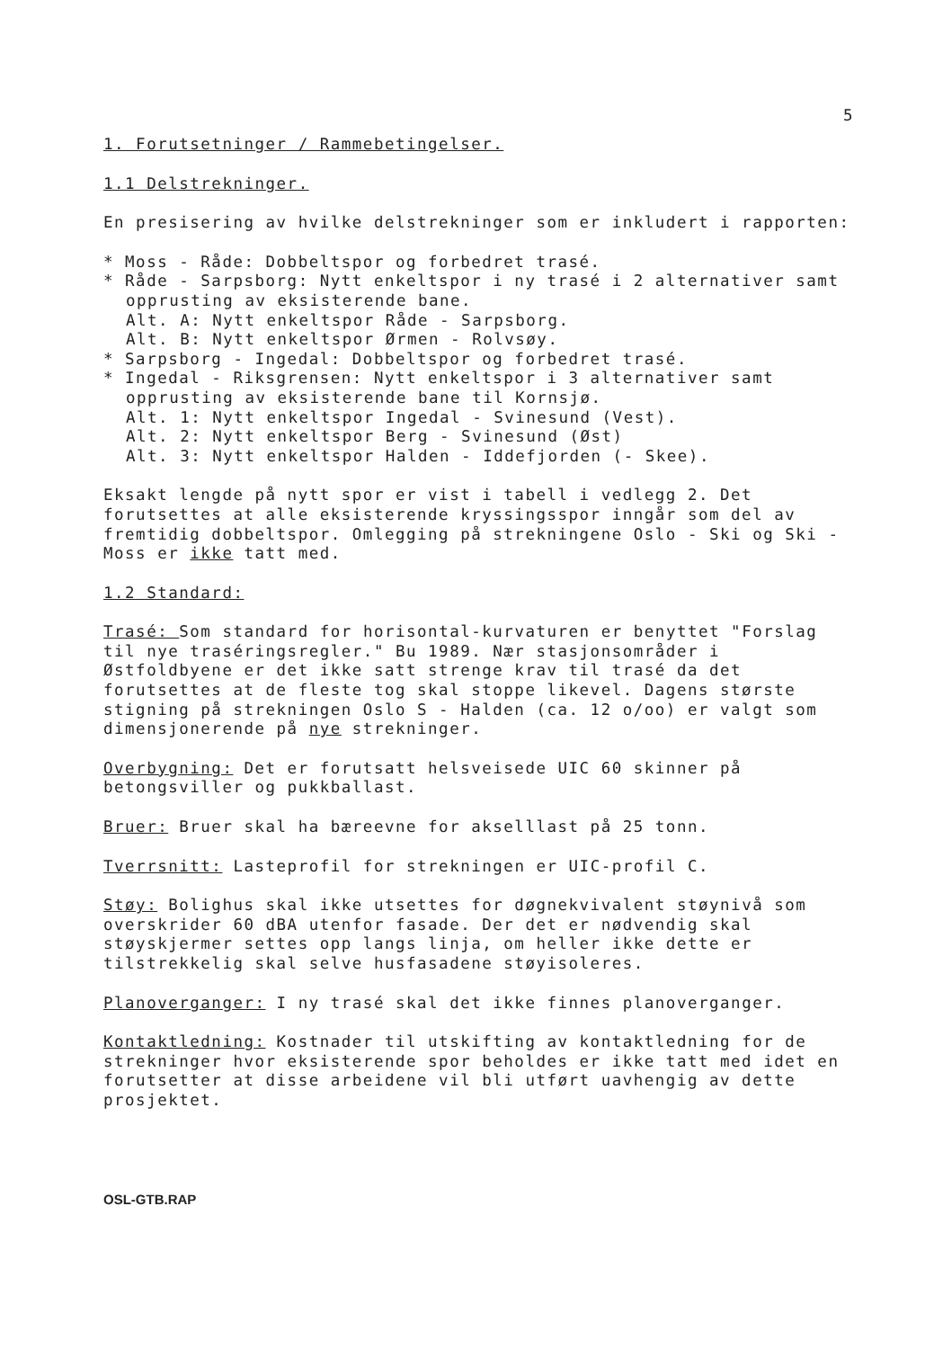5
1. Forutsetninger / Rammebetingelser.
1.1 Delstrekninger.
En presisering av hvilke delstrekninger som er inkludert i rapporten:
* Moss - Råde: Dobbeltspor og forbedret trasé.
* Råde - Sarpsborg: Nytt enkeltspor i ny trasé i 2 alternativer samt opprusting av eksisterende bane.
Alt. A: Nytt enkeltspor Råde - Sarpsborg.
Alt. B: Nytt enkeltspor Ørmen - Rolvsøy.
* Sarpsborg - Ingedal: Dobbeltspor og forbedret trasé.
* Ingedal - Riksgrensen: Nytt enkeltspor i 3 alternativer samt opprusting av eksisterende bane til Kornsjø.
Alt. 1: Nytt enkeltspor Ingedal - Svinesund (Vest).
Alt. 2: Nytt enkeltspor Berg - Svinesund (Øst)
Alt. 3: Nytt enkeltspor Halden - Iddefjorden (- Skee).
Eksakt lengde på nytt spor er vist i tabell i vedlegg 2. Det forutsettes at alle eksisterende kryssingsspor inngår som del av fremtidig dobbeltspor. Omlegging på strekningene Oslo - Ski og Ski - Moss er ikke tatt med.
1.2 Standard:
Trasé: Som standard for horisontal-kurvaturen er benyttet "Forslag til nye traséringsregler." Bu 1989. Nær stasjonsområder i Østfoldbyene er det ikke satt strenge krav til trasé da det forutsettes at de fleste tog skal stoppe likevel. Dagens største stigning på strekningen Oslo S - Halden (ca. 12 o/oo) er valgt som dimensjonerende på nye strekninger.
Overbygning: Det er forutsatt helsveisede UIC 60 skinner på betongsviller og pukkballast.
Bruer: Bruer skal ha bæreevne for akselllast på 25 tonn.
Tverrsnitt: Lasteprofil for strekningen er UIC-profil C.
Støy: Bolighus skal ikke utsettes for døgnekvivalent støynivå som overskrider 60 dBA utenfor fasade. Der det er nødvendig skal støyskjermer settes opp langs linja, om heller ikke dette er tilstrekkelig skal selve husfasadene støyisoleres.
Planoverganger: I ny trasé skal det ikke finnes planoverganger.
Kontaktledning: Kostnader til utskifting av kontaktledning for de strekninger hvor eksisterende spor beholdes er ikke tatt med idet en forutsetter at disse arbeidene vil bli utført uavhengig av dette prosjektet.
OSL-GTB.RAP